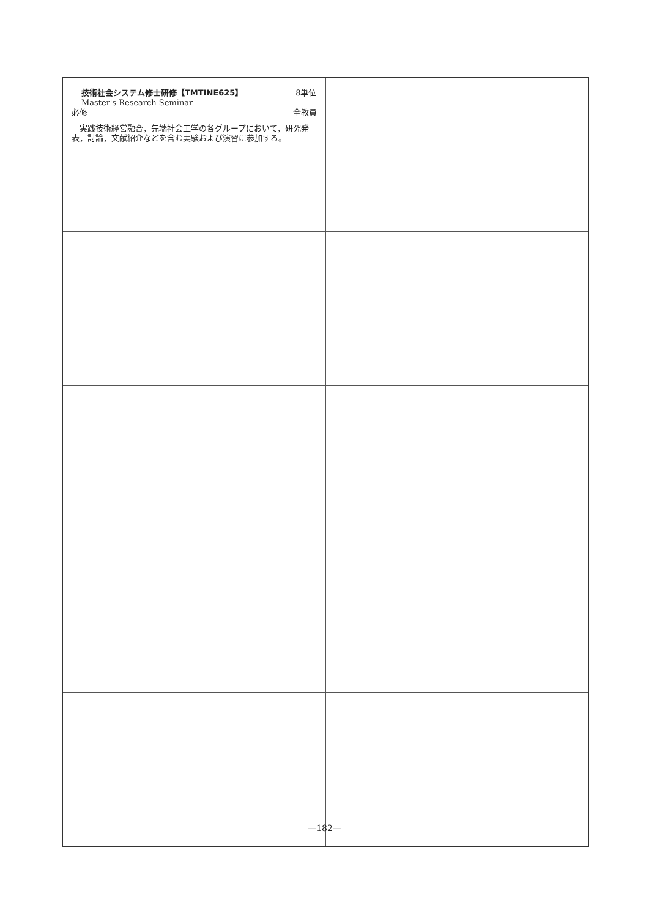| 技術社会システム修士研修【TMTINE625】 8単位 Master's Research Seminar 必修 全教員 実践技術経営融合，先端社会工学の各グループにおいて，研究発表，討論，文献紹介などを含む実験および演習に参加する。 | |
—182—